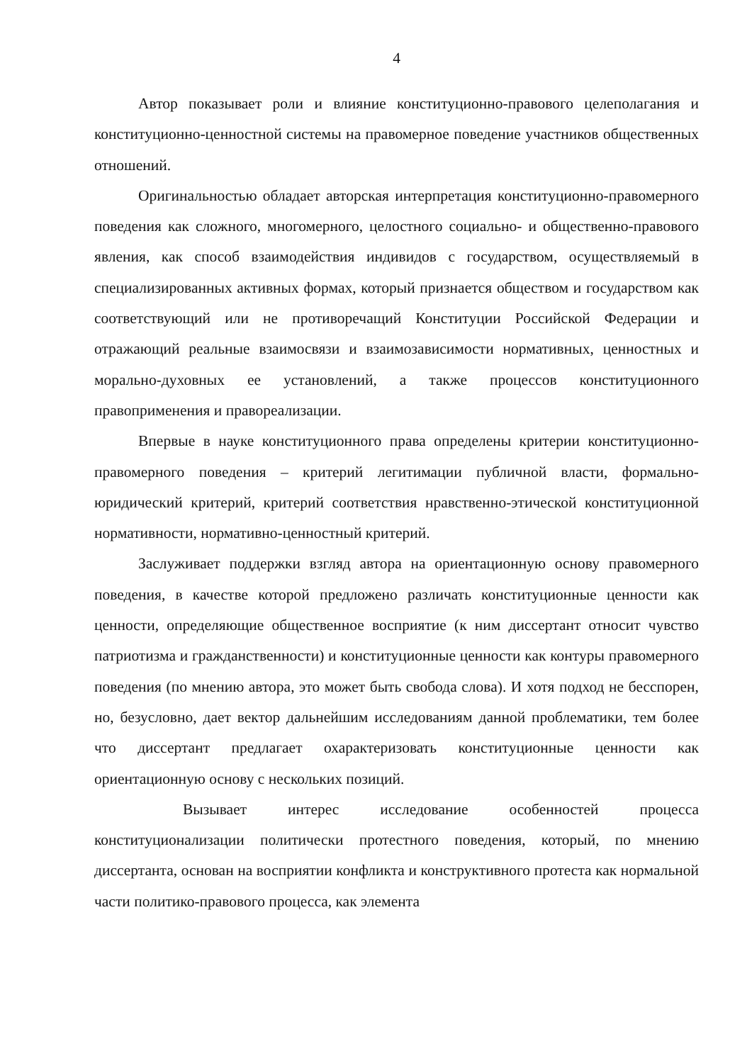4
Автор показывает роли и влияние конституционно-правового целеполагания и конституционно-ценностной системы на правомерное поведение участников общественных отношений.
Оригинальностью обладает авторская интерпретация конституционно-правомерного поведения как сложного, многомерного, целостного социально- и общественно-правового явления, как способ взаимодействия индивидов с государством, осуществляемый в специализированных активных формах, который признается обществом и государством как соответствующий или не противоречащий Конституции Российской Федерации и отражающий реальные взаимосвязи и взаимозависимости нормативных, ценностных и морально-духовных ее установлений, а также процессов конституционного правоприменения и правореализации.
Впервые в науке конституционного права определены критерии конституционно-правомерного поведения – критерий легитимации публичной власти, формально-юридический критерий, критерий соответствия нравственно-этической конституционной нормативности, нормативно-ценностный критерий.
Заслуживает поддержки взгляд автора на ориентационную основу правомерного поведения, в качестве которой предложено различать конституционные ценности как ценности, определяющие общественное восприятие (к ним диссертант относит чувство патриотизма и гражданственности) и конституционные ценности как контуры правомерного поведения (по мнению автора, это может быть свобода слова). И хотя подход не бесспорен, но, безусловно, дает вектор дальнейшим исследованиям данной проблематики, тем более что диссертант предлагает охарактеризовать конституционные ценности как ориентационную основу с нескольких позиций.
Вызывает интерес исследование особенностей процесса конституционализации политически протестного поведения, который, по мнению диссертанта, основан на восприятии конфликта и конструктивного протеста как нормальной части политико-правового процесса, как элемента